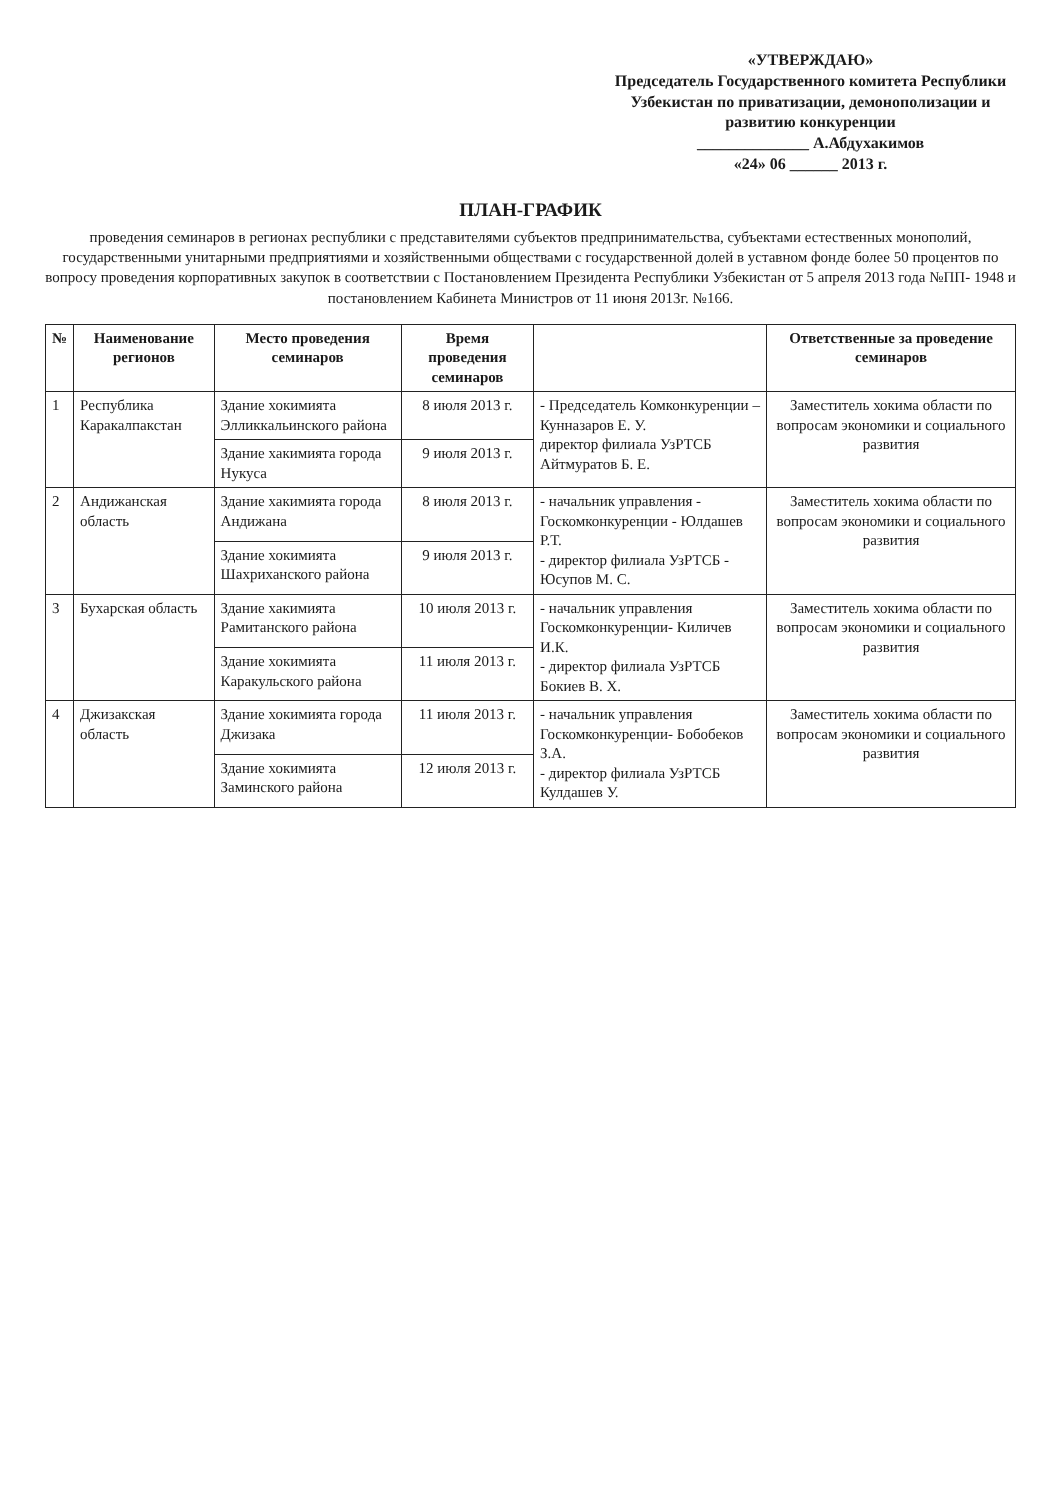«УТВЕРЖДАЮ»
Председатель Государственного комитета Республики Узбекистан по приватизации, демонополизации и развитию конкуренции
______________ А.Абдухакимов
«24» 06 ______ 2013 г.
ПЛАН-ГРАФИК
проведения семинаров в регионах республики с представителями субъектов предпринимательства, субъектами естественных монополий, государственными унитарными предприятиями и хозяйственными обществами с государственной долей в уставном фонде более 50 процентов по вопросу проведения корпоративных закупок в соответствии с Постановлением Президента Республики Узбекистан от 5 апреля 2013 года №ПП- 1948 и постановлением Кабинета Министров от 11 июня 2013г. №166.
| № | Наименование регионов | Место проведения семинаров | Время проведения семинаров | | Ответственные за проведение семинаров |
| --- | --- | --- | --- | --- | --- |
| 1 | Республика Каракалпакстан | Здание хокимията Элликкальинского района | 8 июля 2013 г. | - Председатель Комконкуренции – Кунназаров Е. У. директор филиала УзРТСБ Айтмуратов Б. Е. | Заместитель хокима области по вопросам экономики и социального развития |
| | | Здание хакимията города Нукуса | 9 июля 2013 г. | | |
| 2 | Андижанская область | Здание хакимията города Андижана | 8 июля 2013 г. | - начальник управления - Госкомконкуренции - Юлдашев Р.Т. - директор филиала УзРТСБ - Юсупов М. С. | Заместитель хокима области по вопросам экономики и социального развития |
| | | Здание хокимията Шахриханского района | 9 июля 2013 г. | | |
| 3 | Бухарская область | Здание хакимията Рамитанского района | 10 июля 2013 г. | - начальник управления Госкомконкуренции- Киличев И.К. - директор филиала УзРТСБ Бокиев В. Х. | Заместитель хокима области по вопросам экономики и социального развития |
| | | Здание хокимията Каракульского района | 11 июля 2013 г. | | |
| 4 | Джизакская область | Здание хокимията города Джизака | 11 июля 2013 г. | - начальник управления Госкомконкуренции- Бобобеков З.А. - директор филиала УзРТСБ Кулдашев У. | Заместитель хокима области по вопросам экономики и социального развития |
| | | Здание хокимията Заминского района | 12 июля 2013 г. | | |